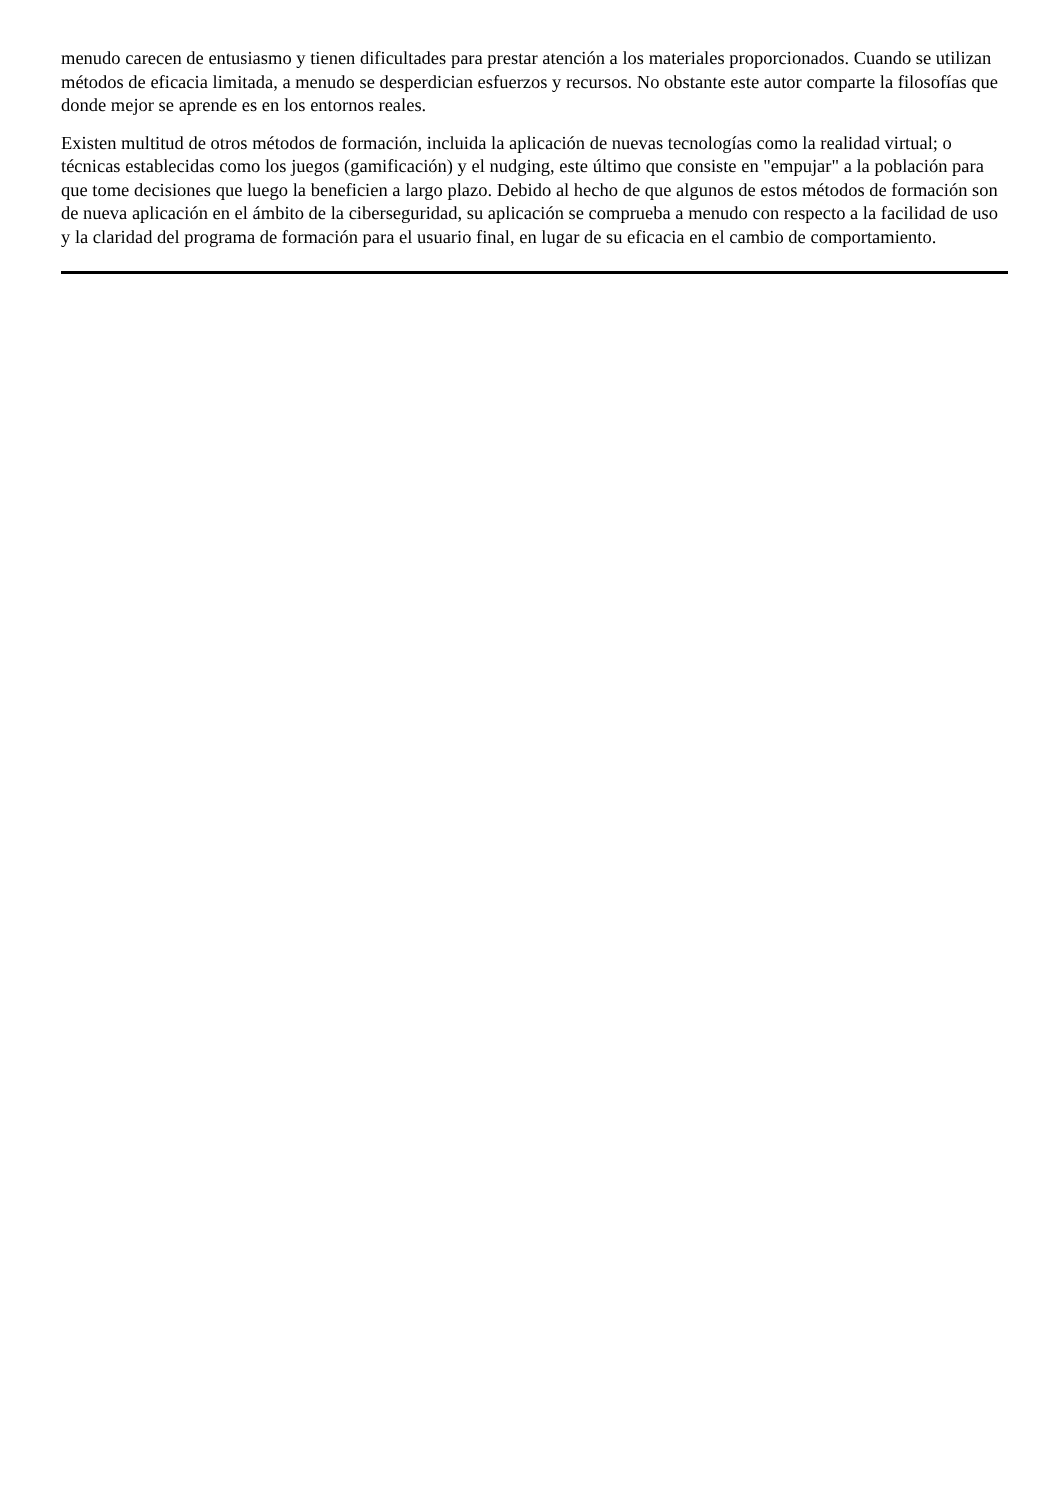menudo carecen de entusiasmo y tienen dificultades para prestar atención a los materiales proporcionados. Cuando se utilizan métodos de eficacia limitada, a menudo se desperdician esfuerzos y recursos. No obstante este autor comparte la filosofías que donde mejor se aprende es en los entornos reales.
Existen multitud de otros métodos de formación, incluida la aplicación de nuevas tecnologías como la realidad virtual; o técnicas establecidas como los juegos (gamificación) y el nudging, este último que consiste en "empujar" a la población para que tome decisiones que luego la beneficien a largo plazo. Debido al hecho de que algunos de estos métodos de formación son de nueva aplicación en el ámbito de la ciberseguridad, su aplicación se comprueba a menudo con respecto a la facilidad de uso y la claridad del programa de formación para el usuario final, en lugar de su eficacia en el cambio de comportamiento.